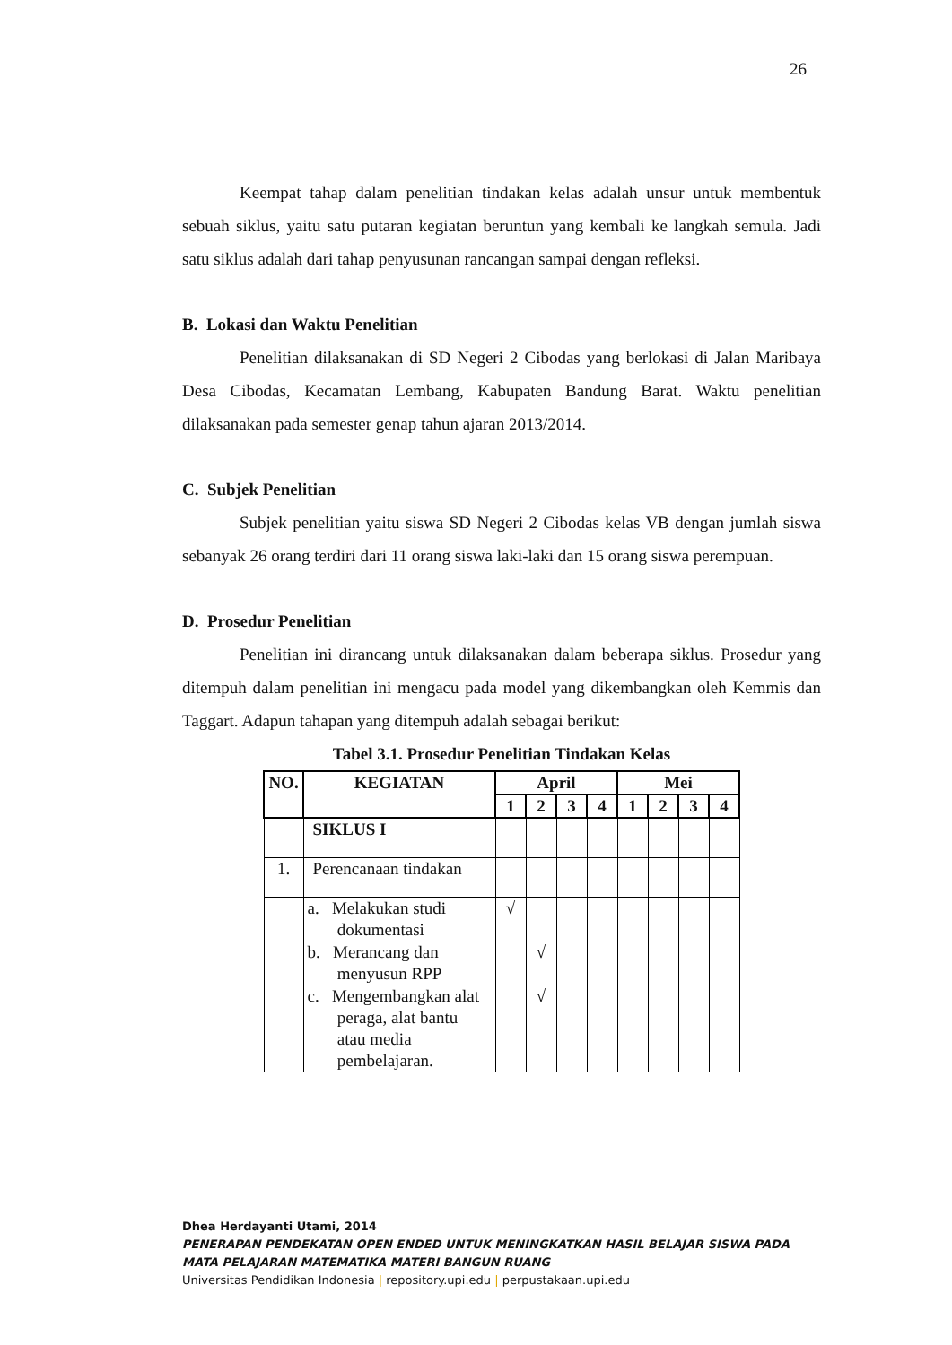26
Keempat tahap dalam penelitian tindakan kelas adalah unsur untuk membentuk sebuah siklus, yaitu satu putaran kegiatan beruntun yang kembali ke langkah semula. Jadi satu siklus adalah dari tahap penyusunan rancangan sampai dengan refleksi.
B. Lokasi dan Waktu Penelitian
Penelitian dilaksanakan di SD Negeri 2 Cibodas yang berlokasi di Jalan Maribaya Desa Cibodas, Kecamatan Lembang, Kabupaten Bandung Barat. Waktu penelitian dilaksanakan pada semester genap tahun ajaran 2013/2014.
C. Subjek Penelitian
Subjek penelitian yaitu siswa SD Negeri 2 Cibodas kelas VB dengan jumlah siswa sebanyak 26 orang terdiri dari 11 orang siswa laki-laki dan 15 orang siswa perempuan.
D. Prosedur Penelitian
Penelitian ini dirancang untuk dilaksanakan dalam beberapa siklus. Prosedur yang ditempuh dalam penelitian ini mengacu pada model yang dikembangkan oleh Kemmis dan Taggart. Adapun tahapan yang ditempuh adalah sebagai berikut:
Tabel 3.1. Prosedur Penelitian Tindakan Kelas
| NO. | KEGIATAN | April | | | | Mei | | | |
| --- | --- | --- | --- | --- | --- | --- | --- | --- | --- |
| | | 1 | 2 | 3 | 4 | 1 | 2 | 3 | 4 |
| | SIKLUS I | | | | | | | | |
| 1. | Perencanaan tindakan | | | | | | | | |
| | a. Melakukan studi dokumentasi | √ | | | | | | | |
| | b. Merancang dan menyusun RPP | | √ | | | | | | |
| | c. Mengembangkan alat peraga, alat bantu atau media pembelajaran. | | √ | | | | | | |
Dhea Herdayanti Utami, 2014
PENERAPAN PENDEKATAN OPEN ENDED UNTUK MENINGKATKAN HASIL BELAJAR SISWA PADA
MATA PELAJARAN MATEMATIKA MATERI BANGUN RUANG
Universitas Pendidikan Indonesia | repository.upi.edu | perpustakaan.upi.edu